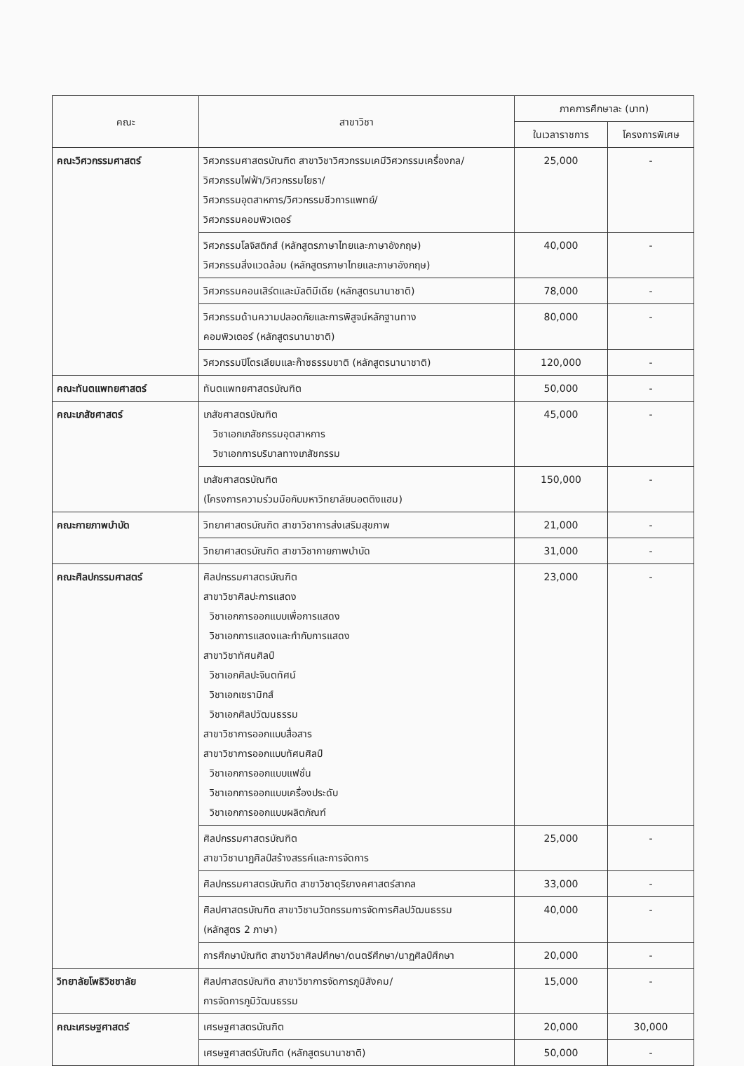| คณะ | สาขาวิชา | ภาคการศึกษาละ (บาท) | |
| --- | --- | --- | --- |
| | | ในเวลาราชการ | โครงการพิเศษ |
| คณะวิศวกรรมศาสตร์ | วิศวกรรมศาสตรบัณฑิต สาขาวิชาวิศวกรรมเคมีวิศวกรรมเครื่องกล/ วิศวกรรมไฟฟ้า/วิศวกรรมโยธา/ วิศวกรรมอุตสาหการ/วิศวกรรมชีวการแพทย์/ วิศวกรรมคอมพิวเตอร์ | 25,000 | - |
| | วิศวกรรมโลจิสติกส์ (หลักสูตรภาษาไทยและภาษาอังกฤษ) วิศวกรรมสิ่งแวดล้อม (หลักสูตรภาษาไทยและภาษาอังกฤษ) | 40,000 | - |
| | วิศวกรรมคอนเสิร์ตและมัลติมีเดีย (หลักสูตรนานาชาติ) | 78,000 | - |
| | วิศวกรรมด้านความปลอดภัยและการพิสูจน์หลักฐานทาง คอมพิวเตอร์ (หลักสูตรนานาชาติ) | 80,000 | - |
| | วิศวกรรมปิโตรเลียมและก๊าซธรรมชาติ (หลักสูตรนานาชาติ) | 120,000 | - |
| คณะทันตแพทยศาสตร์ | ทันตแพทยศาสตรบัณฑิต | 50,000 | - |
| คณะเภสัชศาสตร์ | เภสัชศาสตรบัณฑิต วิชาเอกเภสัชกรรมอุตสาหการ วิชาเอกการบริบาลทางเภสัชกรรม | 45,000 | - |
| | เภสัชศาสตรบัณฑิต (โครงการความร่วมมือกับมหาวิทยาลัยนอตติงแฮม) | 150,000 | - |
| คณะกายภาพบำบัด | วิทยาศาสตรบัณฑิต สาขาวิชาการส่งเสริมสุขภาพ | 21,000 | - |
| | วิทยาศาสตรบัณฑิต สาขาวิชากายภาพบำบัด | 31,000 | - |
| คณะศิลปกรรมศาสตร์ | ศิลปกรรมศาสตรบัณฑิต สาขาวิชาศิลปะการแสดง วิชาเอกการออกแบบเพื่อการแสดง วิชาเอกการแสดงและกำกับการแสดง สาขาวิชาทัศนศิลป์ วิชาเอกศิลปะจินตทัศน์ วิชาเอกเซรามิกส์ วิชาเอกศิลปวัฒนธรรม สาขาวิชาการออกแบบสื่อสาร สาขาวิชาการออกแบบทัศนศิลป์ วิชาเอกการออกแบบแฟชั่น วิชาเอกการออกแบบเครื่องประดับ วิชาเอกการออกแบบผลิตภัณฑ์ | 23,000 | - |
| | ศิลปกรรมศาสตรบัณฑิต สาขาวิชานาฏศิลป์สร้างสรรค์และการจัดการ | 25,000 | - |
| | ศิลปกรรมศาสตรบัณฑิต สาขาวิชาดุริยางคศาสตร์สากล | 33,000 | - |
| | ศิลปศาสตรบัณฑิต สาขาวิชานวัตกรรมการจัดการศิลปวัฒนธรรม (หลักสูตร 2 ภาษา) | 40,000 | - |
| | การศึกษาบัณฑิต สาขาวิชาศิลปศึกษา/ดนตรีศึกษา/นาฏศิลป์ศึกษา | 20,000 | - |
| วิทยาลัยโพธิวิชชาลัย | ศิลปศาสตรบัณฑิต สาขาวิชาการจัดการภูมิสังคม/ การจัดการภูมิวัฒนธรรม | 15,000 | - |
| คณะเศรษฐศาสตร์ | เศรษฐศาสตรบัณฑิต | 20,000 | 30,000 |
| | เศรษฐศาสตร์บัณฑิต (หลักสูตรนานาชาติ) | 50,000 | - |